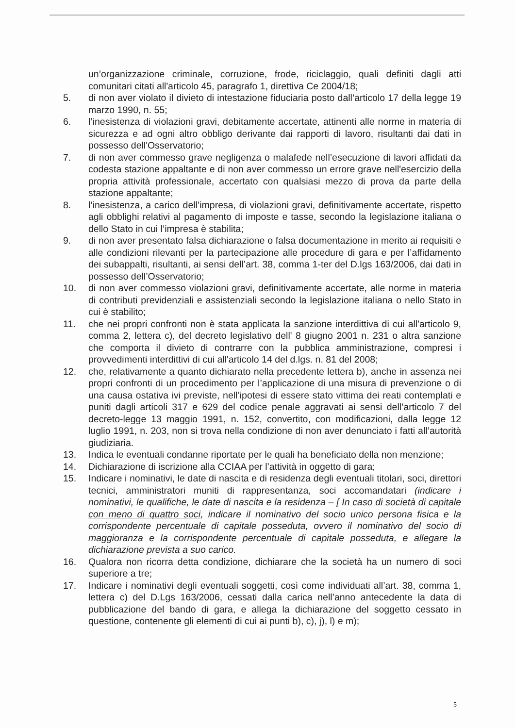un’organizzazione criminale, corruzione, frode, riciclaggio, quali definiti dagli atti comunitari citati all'articolo 45, paragrafo 1, direttiva Ce 2004/18;
5. di non aver violato il divieto di intestazione fiduciaria posto dall’articolo 17 della legge 19 marzo 1990, n. 55;
6. l’inesistenza di violazioni gravi, debitamente accertate, attinenti alle norme in materia di sicurezza e ad ogni altro obbligo derivante dai rapporti di lavoro, risultanti dai dati in possesso dell'Osservatorio;
7. di non aver commesso grave negligenza o malafede nell’esecuzione di lavori affidati da codesta stazione appaltante e di non aver commesso un errore grave nell'esercizio della propria attività professionale, accertato con qualsiasi mezzo di prova da parte della stazione appaltante;
8. l’inesistenza, a carico dell’impresa, di violazioni gravi, definitivamente accertate, rispetto agli obblighi relativi al pagamento di imposte e tasse, secondo la legislazione italiana o dello Stato in cui l’impresa è stabilita;
9. di non aver presentato falsa dichiarazione o falsa documentazione in merito ai requisiti e alle condizioni rilevanti per la partecipazione alle procedure di gara e per l’affidamento dei subappalti, risultanti, ai sensi dell’art. 38, comma 1-ter del D.lgs 163/2006, dai dati in possesso dell’Osservatorio;
10. di non aver commesso violazioni gravi, definitivamente accertate, alle norme in materia di contributi previdenziali e assistenziali secondo la legislazione italiana o nello Stato in cui è stabilito;
11. che nei propri confronti non è stata applicata la sanzione interdittiva di cui all'articolo 9, comma 2, lettera c), del decreto legislativo dell' 8 giugno 2001 n. 231 o altra sanzione che comporta il divieto di contrarre con la pubblica amministrazione, compresi i provvedimenti interdittivi di cui all'articolo 14 del d.lgs. n. 81 del 2008;
12. che, relativamente a quanto dichiarato nella precedente lettera b), anche in assenza nei propri confronti di un procedimento per l’applicazione di una misura di prevenzione o di una causa ostativa ivi previste, nell’ipotesi di essere stato vittima dei reati contemplati e puniti dagli articoli 317 e 629 del codice penale aggravati ai sensi dell’articolo 7 del decreto-legge 13 maggio 1991, n. 152, convertito, con modificazioni, dalla legge 12 luglio 1991, n. 203, non si trova nella condizione di non aver denunciato i fatti all’autorità giudiziaria.
13. Indica le eventuali condanne riportate per le quali ha beneficiato della non menzione;
14. Dichiarazione di iscrizione alla CCIAA per l’attività in oggetto di gara;
15. Indicare i nominativi, le date di nascita e di residenza degli eventuali titolari, soci, direttori tecnici, amministratori muniti di rappresentanza, soci accomandatari (indicare i nominativi, le qualifiche, le date di nascita e la residenza – [ In caso di società di capitale con meno di quattro soci, indicare il nominativo del socio unico persona fisica e la corrispondente percentuale di capitale posseduta, ovvero il nominativo del socio di maggioranza e la corrispondente percentuale di capitale posseduta, e allegare la dichiarazione prevista a suo carico.
16. Qualora non ricorra detta condizione, dichiarare che la società ha un numero di soci superiore a tre;
17. Indicare i nominativi degli eventuali soggetti, così come individuati all’art. 38, comma 1, lettera c) del D.Lgs 163/2006, cessati dalla carica nell’anno antecedente la data di pubblicazione del bando di gara, e allega la dichiarazione del soggetto cessato in questione, contenente gli elementi di cui ai punti b), c), j), l) e m);
5